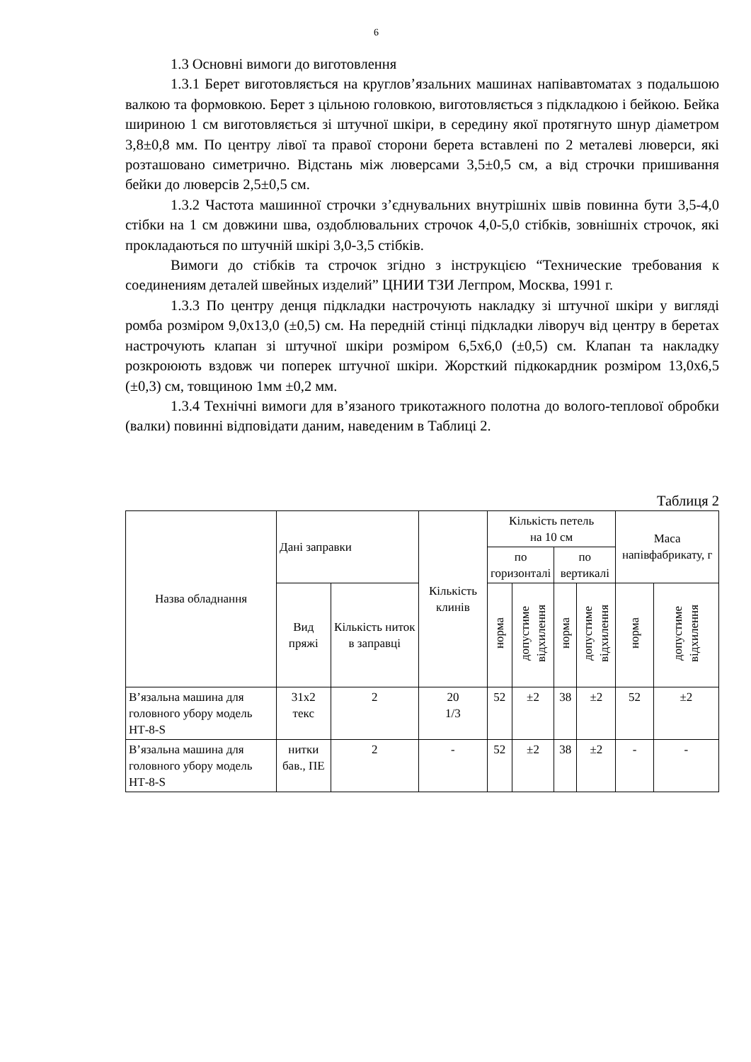6
1.3 Основні вимоги до виготовлення
1.3.1 Берет виготовляється на круглов’язальних машинах напівавтоматах з подальшою валкою та формовкою. Берет з цільною головкою, виготовляється з підкладкою і бейкою. Бейка шириною 1 см виготовляється зі штучної шкіри, в середину якої протягнуто шнур діаметром 3,8±0,8 мм. По центру лівої та правої сторони берета вставлені по 2 металеві люверси, які розташовано симетрично. Відстань між люверсами 3,5±0,5 см, а від строчки пришивання бейки до люверсів 2,5±0,5 см.
1.3.2 Частота машинної строчки з’єднувальних внутрішніх швів повинна бути 3,5-4,0 стібки на 1 см довжини шва, оздоблювальних строчок 4,0-5,0 стібків, зовнішніх строчок, які прокладаються по штучній шкірі 3,0-3,5 стібків.
Вимоги до стібків та строчок згідно з інструкцією “Технические требования к соединениям деталей швейных изделий” ЦНИИ ТЗИ Легпром, Москва, 1991 г.
1.3.3 По центру денця підкладки настрочують накладку зі штучної шкіри у вигляді ромба розміром 9,0х13,0 (±0,5) см. На передній стінці підкладки ліворуч від центру в беретах настрочують клапан зі штучної шкіри розміром 6,5х6,0 (±0,5) см. Клапан та накладку розкроюють вздовж чи поперек штучної шкіри. Жорсткий підкокардник розміром 13,0х6,5 (±0,3) см, товщиною 1мм ±0,2 мм.
1.3.4 Технічні вимоги для в’язаного трикотажного полотна до волого-теплової обробки (валки) повинні відповідати даним, наведеним в Таблиці 2.
Таблиця 2
| Назва обладнання | Дані заправки | | Кількість клинів | Кількість петель на 10 см | | | | Маса напівфабрикату, г | |
| --- | --- | --- | --- | --- | --- | --- | --- | --- | --- |
| | | | | по горизонталі | | по вертикалі | | | |
| | Вид пряжі | Кількість ниток в заправці | | норма | допустиме відхилення | норма | допустиме відхилення | норма | допустиме відхилення |
| В’язальна машина для головного убору модель НТ-8-S | 31х2 текс | 2 | 20 1/3 | 52 | ±2 | 38 | ±2 | 52 | ±2 |
| В’язальна машина для головного убору модель НТ-8-S | нитки бав., ПЕ | 2 | - | 52 | ±2 | 38 | ±2 | - | - |